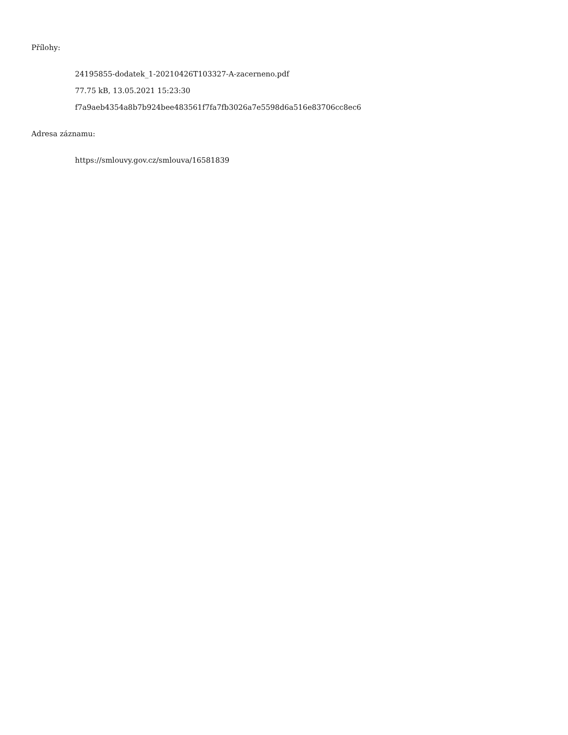Přílohy:
24195855-dodatek_1-20210426T103327-A-zacerneno.pdf
77.75 kB, 13.05.2021 15:23:30
f7a9aeb4354a8b7b924bee483561f7fa7fb3026a7e5598d6a516e83706cc8ec6
Adresa záznamu:
https://smlouvy.gov.cz/smlouva/16581839